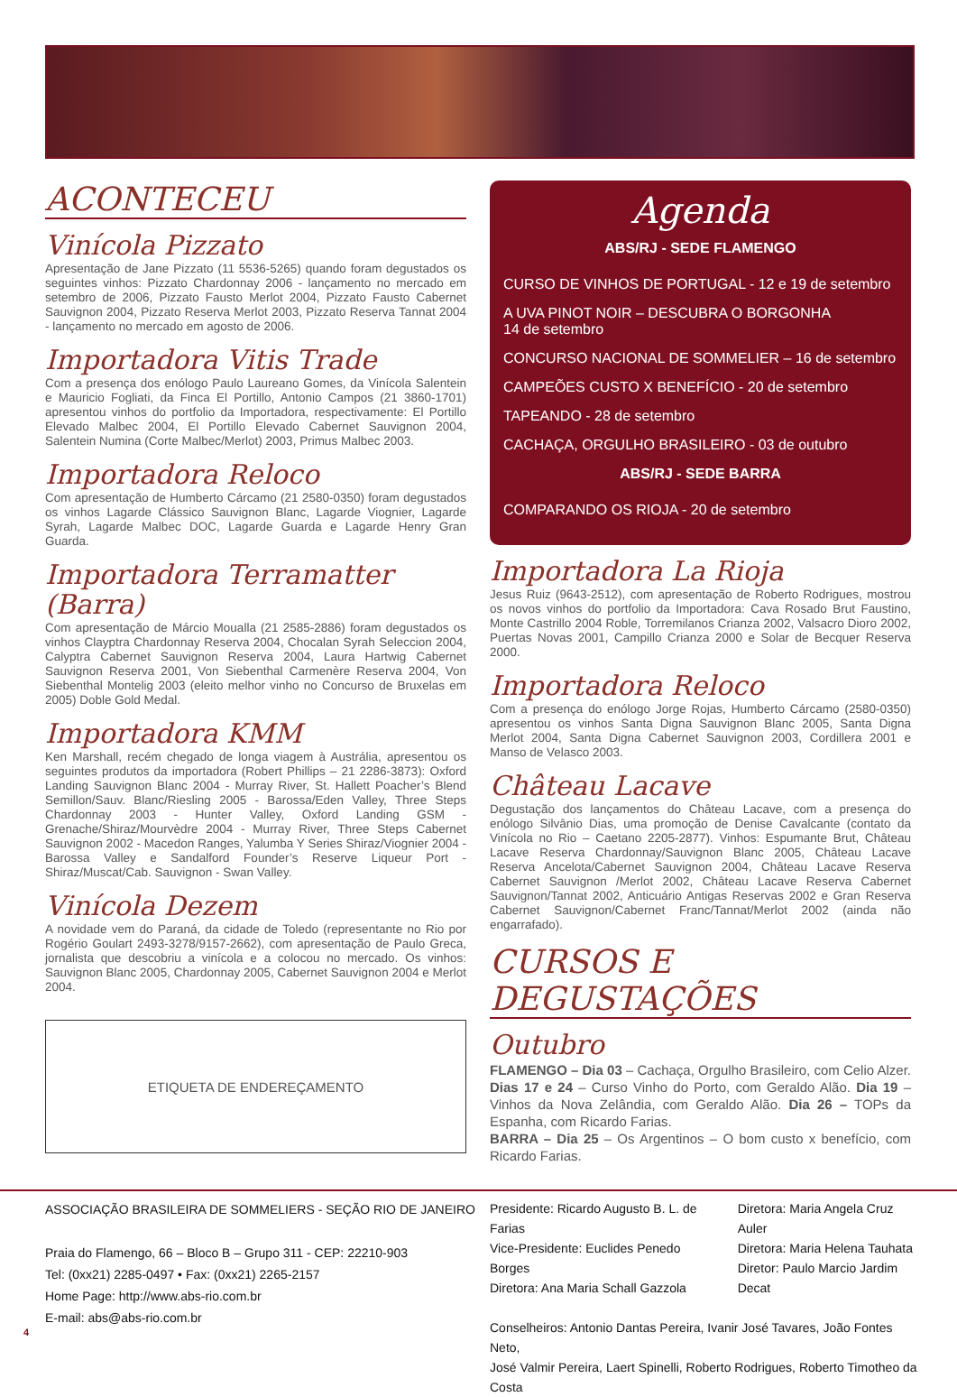ACONTECEU
Vinícola Pizzato
Apresentação de Jane Pizzato (11 5536-5265) quando foram degustados os seguintes vinhos: Pizzato Chardonnay 2006 - lançamento no mercado em setembro de 2006, Pizzato Fausto Merlot 2004, Pizzato Fausto Cabernet Sauvignon 2004, Pizzato Reserva Merlot 2003, Pizzato Reserva Tannat 2004 - lançamento no mercado em agosto de 2006.
Importadora Vitis Trade
Com a presença dos enólogo Paulo Laureano Gomes, da Vinícola Salentein e Mauricio Fogliati, da Finca El Portillo, Antonio Campos (21 3860-1701) apresentou vinhos do portfolio da Importadora, respectivamente: El Portillo Elevado Malbec 2004, El Portillo Elevado Cabernet Sauvignon 2004, Salentein Numina (Corte Malbec/Merlot) 2003, Primus Malbec 2003.
Importadora Reloco
Com apresentação de Humberto Cárcamo (21 2580-0350) foram degustados os vinhos Lagarde Clássico Sauvignon Blanc, Lagarde Viognier, Lagarde Syrah, Lagarde Malbec DOC, Lagarde Guarda e Lagarde Henry Gran Guarda.
Importadora Terramatter (Barra)
Com apresentação de Márcio Moualla (21 2585-2886) foram degustados os vinhos Clayptra Chardonnay Reserva 2004, Chocalan Syrah Seleccion 2004, Calyptra Cabernet Sauvignon Reserva 2004, Laura Hartwig Cabernet Sauvignon Reserva 2001, Von Siebenthal Carmenère Reserva 2004, Von Siebenthal Montelig 2003 (eleito melhor vinho no Concurso de Bruxelas em 2005) Doble Gold Medal.
Importadora KMM
Ken Marshall, recém chegado de longa viagem à Austrália, apresentou os seguintes produtos da importadora (Robert Phillips – 21 2286-3873): Oxford Landing Sauvignon Blanc 2004 - Murray River, St. Hallett Poacher’s Blend Semillon/Sauv. Blanc/Riesling 2005 - Barossa/Eden Valley, Three Steps Chardonnay 2003 - Hunter Valley, Oxford Landing GSM - Grenache/Shiraz/Mourvèdre 2004 - Murray River, Three Steps Cabernet Sauvignon 2002 - Macedon Ranges, Yalumba Y Series Shiraz/Viognier 2004 - Barossa Valley e Sandalford Founder’s Reserve Liqueur Port - Shiraz/Muscat/Cab. Sauvignon - Swan Valley.
Vinícola Dezem
A novidade vem do Paraná, da cidade de Toledo (representante no Rio por Rogério Goulart 2493-3278/9157-2662), com apresentação de Paulo Greca, jornalista que descobriu a vinícola e a colocou no mercado. Os vinhos: Sauvignon Blanc 2005, Chardonnay 2005, Cabernet Sauvignon 2004 e Merlot 2004.
ETIQUETA DE ENDEREÇAMENTO
Agenda
ABS/RJ - SEDE FLAMENGO
CURSO DE VINHOS DE PORTUGAL - 12 e 19 de setembro
A UVA PINOT NOIR – DESCUBRA O BORGONHA
14 de setembro
CONCURSO NACIONAL DE SOMMELIER – 16 de setembro
CAMPEÕES CUSTO X BENEFÍCIO - 20 de setembro
TAPEANDO - 28 de setembro
CACHAÇA, ORGULHO BRASILEIRO - 03 de outubro
ABS/RJ - SEDE BARRA
COMPARANDO OS RIOJA - 20 de setembro
Importadora La Rioja
Jesus Ruiz (9643-2512), com apresentação de Roberto Rodrigues, mostrou os novos vinhos do portfolio da Importadora: Cava Rosado Brut Faustino, Monte Castrillo 2004 Roble, Torremilanos Crianza 2002, Valsacro Dioro 2002, Puertas Novas 2001, Campillo Crianza 2000 e Solar de Becquer Reserva 2000.
Importadora Reloco
Com a presença do enólogo Jorge Rojas, Humberto Cárcamo (2580-0350) apresentou os vinhos Santa Digna Sauvignon Blanc 2005, Santa Digna Merlot 2004, Santa Digna Cabernet Sauvignon 2003, Cordillera 2001 e Manso de Velasco 2003.
Château Lacave
Degustação dos lançamentos do Château Lacave, com a presença do enólogo Silvânio Dias, uma promoção de Denise Cavalcante (contato da Vinícola no Rio – Caetano 2205-2877). Vinhos: Espumante Brut, Château Lacave Reserva Chardonnay/Sauvignon Blanc 2005, Château Lacave Reserva Ancelota/Cabernet Sauvignon 2004, Château Lacave Reserva Cabernet Sauvignon /Merlot 2002, Château Lacave Reserva Cabernet Sauvignon/Tannat 2002, Anticuário Antigas Reservas 2002 e Gran Reserva Cabernet Sauvignon/Cabernet Franc/Tannat/Merlot 2002 (ainda não engarrafado).
CURSOS E DEGUSTAÇÕES
Outubro
FLAMENGO – Dia 03 – Cachaça, Orgulho Brasileiro, com Celio Alzer. Dias 17 e 24 – Curso Vinho do Porto, com Geraldo Alão. Dia 19 – Vinhos da Nova Zelândia, com Geraldo Alão. Dia 26 – TOPs da Espanha, com Ricardo Farias.
BARRA – Dia 25 – Os Argentinos – O bom custo x benefício, com Ricardo Farias.
ASSOCIAÇÃO BRASILEIRA DE SOMMELIERS - SEÇÃO RIO DE JANEIRO
Praia do Flamengo, 66 – Bloco B – Grupo 311 - CEP: 22210-903
Tel: (0xx21) 2285-0497 • Fax: (0xx21) 2265-2157
Home Page: http://www.abs-rio.com.br
E-mail: abs@abs-rio.com.br
Presidente: Ricardo Augusto B. L. de Farias
Vice-Presidente: Euclides Penedo Borges
Diretora: Ana Maria Schall Gazzola
Diretora: Maria Angela Cruz Auler
Diretora: Maria Helena Tauhata
Diretor: Paulo Marcio Jardim Decat
Conselheiros: Antonio Dantas Pereira, Ivanir José Tavares, João Fontes Neto,
José Valmir Pereira, Laert Spinelli, Roberto Rodrigues, Roberto Timotheo da Costa
4